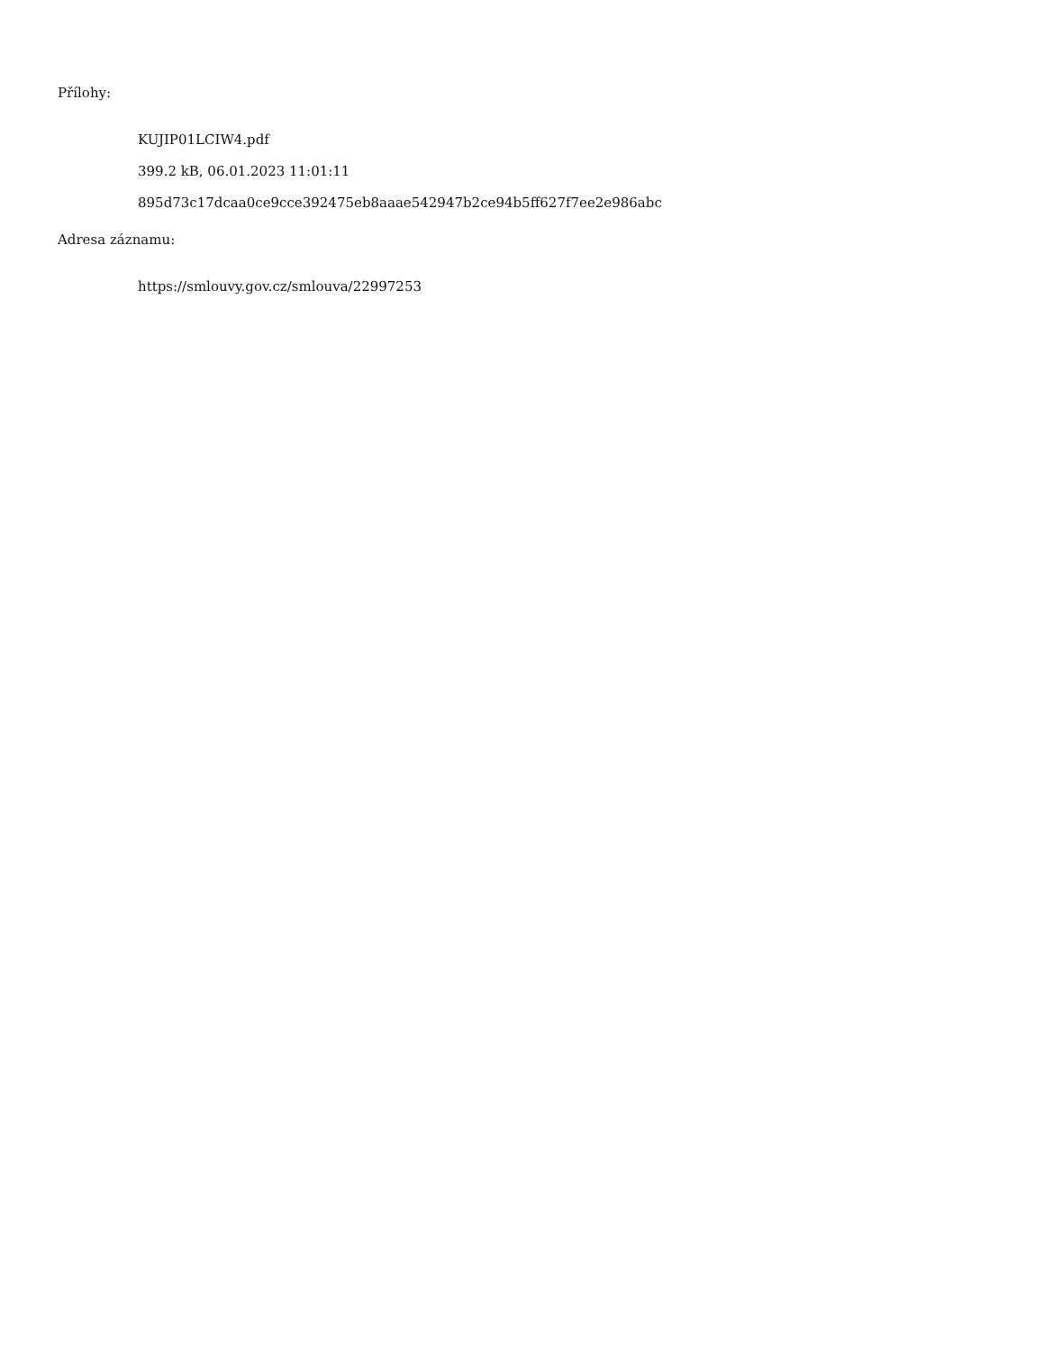Přílohy:
KUJIP01LCIW4.pdf
399.2 kB, 06.01.2023 11:01:11
895d73c17dcaa0ce9cce392475eb8aaae542947b2ce94b5ff627f7ee2e986abc
Adresa záznamu:
https://smlouvy.gov.cz/smlouva/22997253